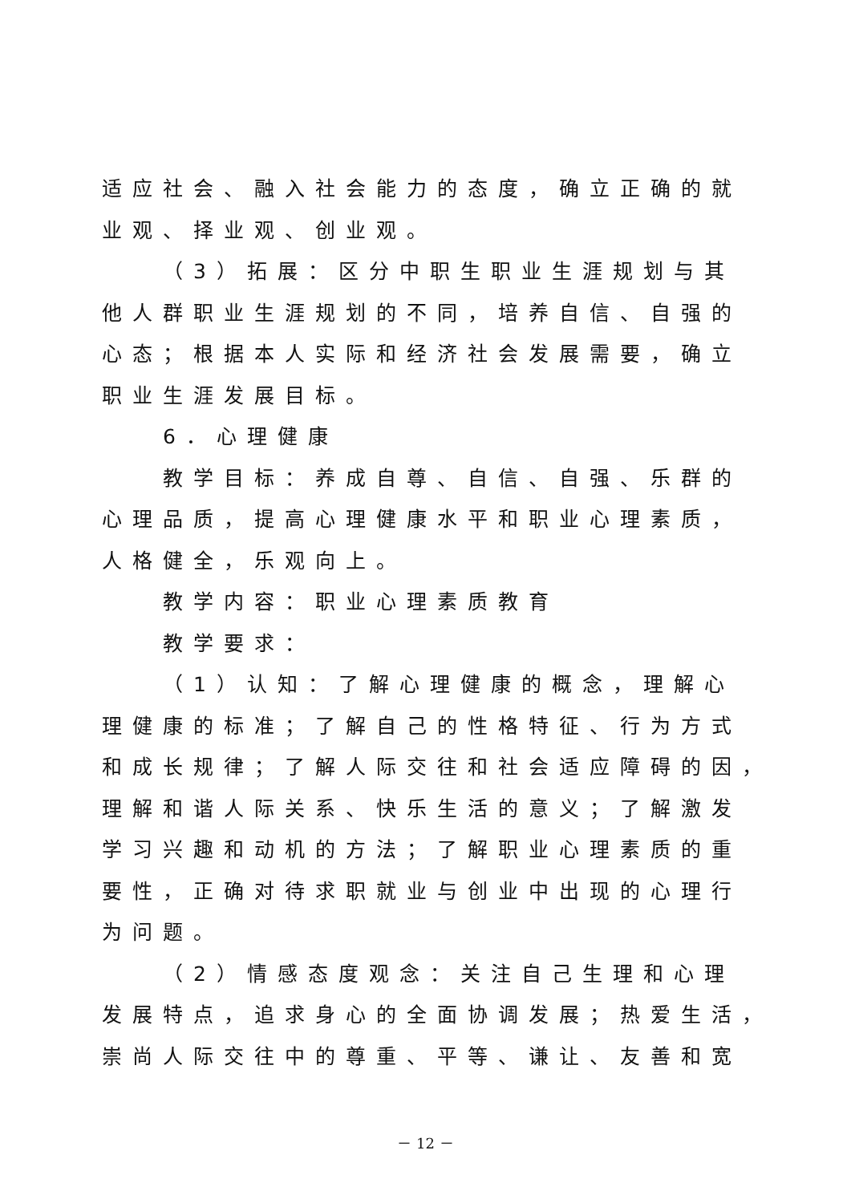适应社会、融入社会能力的态度，确立正确的就
业观、择业观、创业观。
（3）拓展：区分中职生职业生涯规划与其
他人群职业生涯规划的不同，培养自信、自强的
心态；根据本人实际和经济社会发展需要，确立
职业生涯发展目标。
6．心理健康
教学目标：养成自尊、自信、自强、乐群的
心理品质，提高心理健康水平和职业心理素质，
人格健全，乐观向上。
教学内容：职业心理素质教育
教学要求：
（1）认知：了解心理健康的概念，理解心
理健康的标准；了解自己的性格特征、行为方式
和成长规律；了解人际交往和社会适应障碍的因，
理解和谐人际关系、快乐生活的意义；了解激发
学习兴趣和动机的方法；了解职业心理素质的重
要性，正确对待求职就业与创业中出现的心理行
为问题。
（2）情感态度观念：关注自己生理和心理
发展特点，追求身心的全面协调发展；热爱生活，
崇尚人际交往中的尊重、平等、谦让、友善和宽
－ 12 －